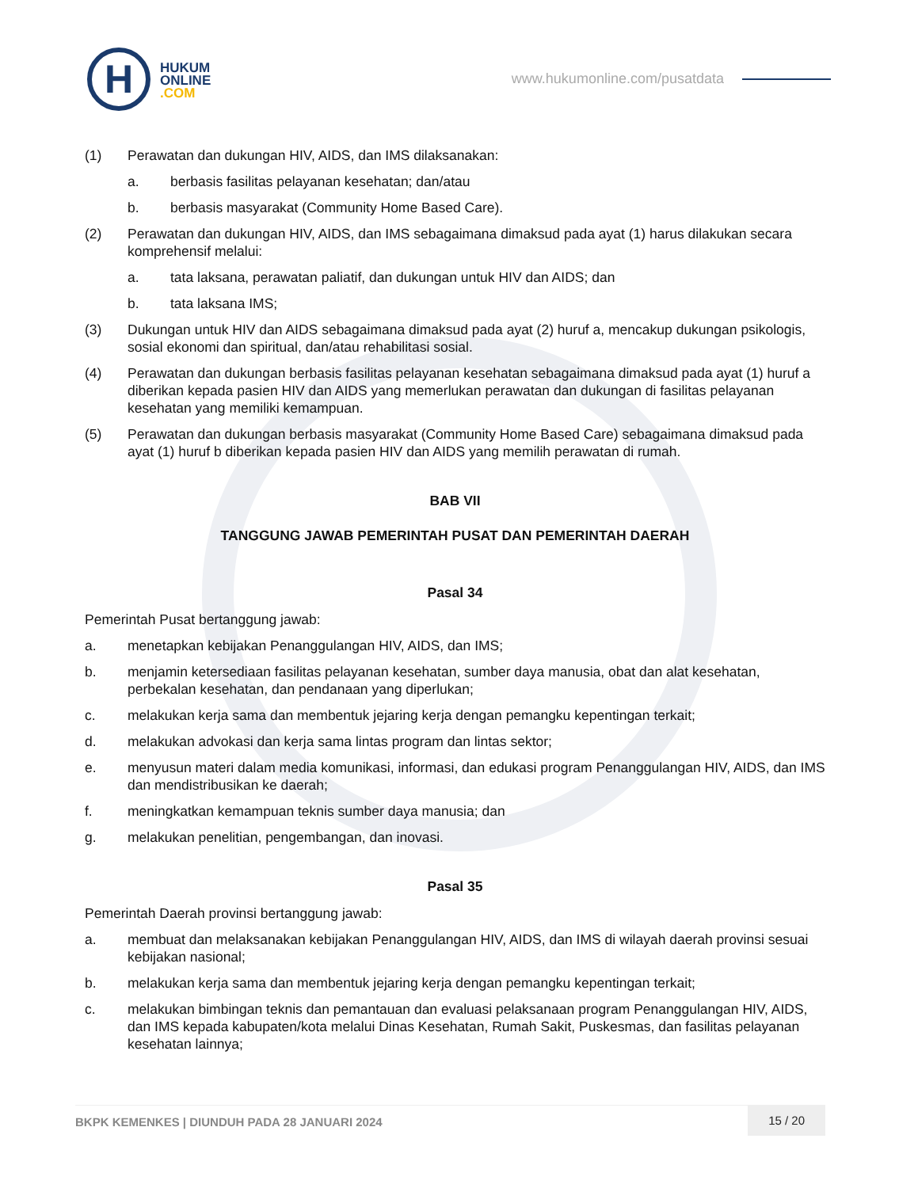H
HUKUM
ONLINE
.COM
www.hukumonline.com/pusatdata
(1) Perawatan dan dukungan HIV, AIDS, dan IMS dilaksanakan:
a. berbasis fasilitas pelayanan kesehatan; dan/atau
b. berbasis masyarakat (Community Home Based Care).
(2) Perawatan dan dukungan HIV, AIDS, dan IMS sebagaimana dimaksud pada ayat (1) harus dilakukan secara komprehensif melalui:
a. tata laksana, perawatan paliatif, dan dukungan untuk HIV dan AIDS; dan
b. tata laksana IMS;
(3) Dukungan untuk HIV dan AIDS sebagaimana dimaksud pada ayat (2) huruf a, mencakup dukungan psikologis, sosial ekonomi dan spiritual, dan/atau rehabilitasi sosial.
(4) Perawatan dan dukungan berbasis fasilitas pelayanan kesehatan sebagaimana dimaksud pada ayat (1) huruf a diberikan kepada pasien HIV dan AIDS yang memerlukan perawatan dan dukungan di fasilitas pelayanan kesehatan yang memiliki kemampuan.
(5) Perawatan dan dukungan berbasis masyarakat (Community Home Based Care) sebagaimana dimaksud pada ayat (1) huruf b diberikan kepada pasien HIV dan AIDS yang memilih perawatan di rumah.
BAB VII
TANGGUNG JAWAB PEMERINTAH PUSAT DAN PEMERINTAH DAERAH
Pasal 34
Pemerintah Pusat bertanggung jawab:
a. menetapkan kebijakan Penanggulangan HIV, AIDS, dan IMS;
b. menjamin ketersediaan fasilitas pelayanan kesehatan, sumber daya manusia, obat dan alat kesehatan, perbekalan kesehatan, dan pendanaan yang diperlukan;
c. melakukan kerja sama dan membentuk jejaring kerja dengan pemangku kepentingan terkait;
d. melakukan advokasi dan kerja sama lintas program dan lintas sektor;
e. menyusun materi dalam media komunikasi, informasi, dan edukasi program Penanggulangan HIV, AIDS, dan IMS dan mendistribusikan ke daerah;
f. meningkatkan kemampuan teknis sumber daya manusia; dan
g. melakukan penelitian, pengembangan, dan inovasi.
Pasal 35
Pemerintah Daerah provinsi bertanggung jawab:
a. membuat dan melaksanakan kebijakan Penanggulangan HIV, AIDS, dan IMS di wilayah daerah provinsi sesuai kebijakan nasional;
b. melakukan kerja sama dan membentuk jejaring kerja dengan pemangku kepentingan terkait;
c. melakukan bimbingan teknis dan pemantauan dan evaluasi pelaksanaan program Penanggulangan HIV, AIDS, dan IMS kepada kabupaten/kota melalui Dinas Kesehatan, Rumah Sakit, Puskesmas, dan fasilitas pelayanan kesehatan lainnya;
BKPK KEMENKES | DIUNDUH PADA 28 JANUARI 2024
15 / 20